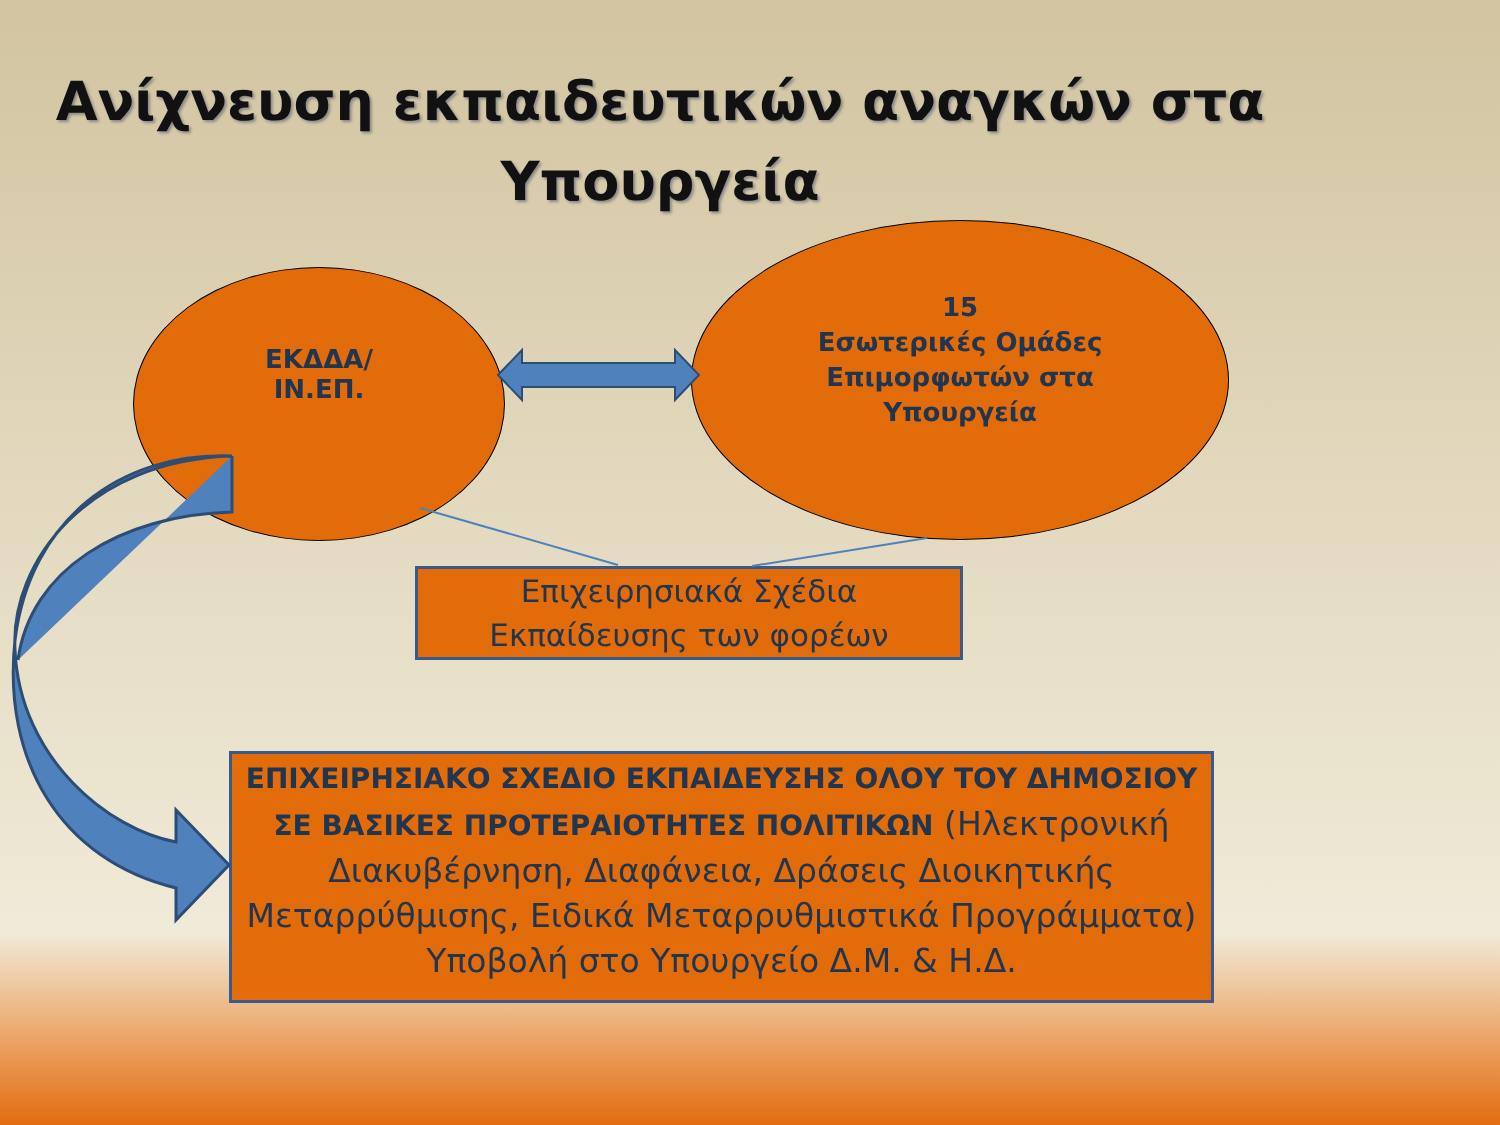Ανίχνευση εκπαιδευτικών αναγκών στα
Υπουργεία
ΕΚΔΔΑ/
ΙΝ.ΕΠ.
15
Εσωτερικές Ομάδες
Επιμορφωτών στα
Υπουργεία
Επιχειρησιακά Σχέδια
Εκπαίδευσης των φορέων
ΕΠΙΧΕΙΡΗΣΙΑΚΟ ΣΧΕΔΙΟ ΕΚΠΑΙΔΕΥΣΗΣ ΟΛΟΥ ΤΟΥ ΔΗΜΟΣΙΟΥ ΣΕ ΒΑΣΙΚΕΣ ΠΡΟΤΕΡΑΙΟΤΗΤΕΣ ΠΟΛΙΤΙΚΩΝ (Ηλεκτρονική Διακυβέρνηση, Διαφάνεια, Δράσεις Διοικητικής Μεταρρύθμισης, Ειδικά Μεταρρυθμιστικά Προγράμματα) Υποβολή στο Υπουργείο Δ.Μ. & Η.Δ.